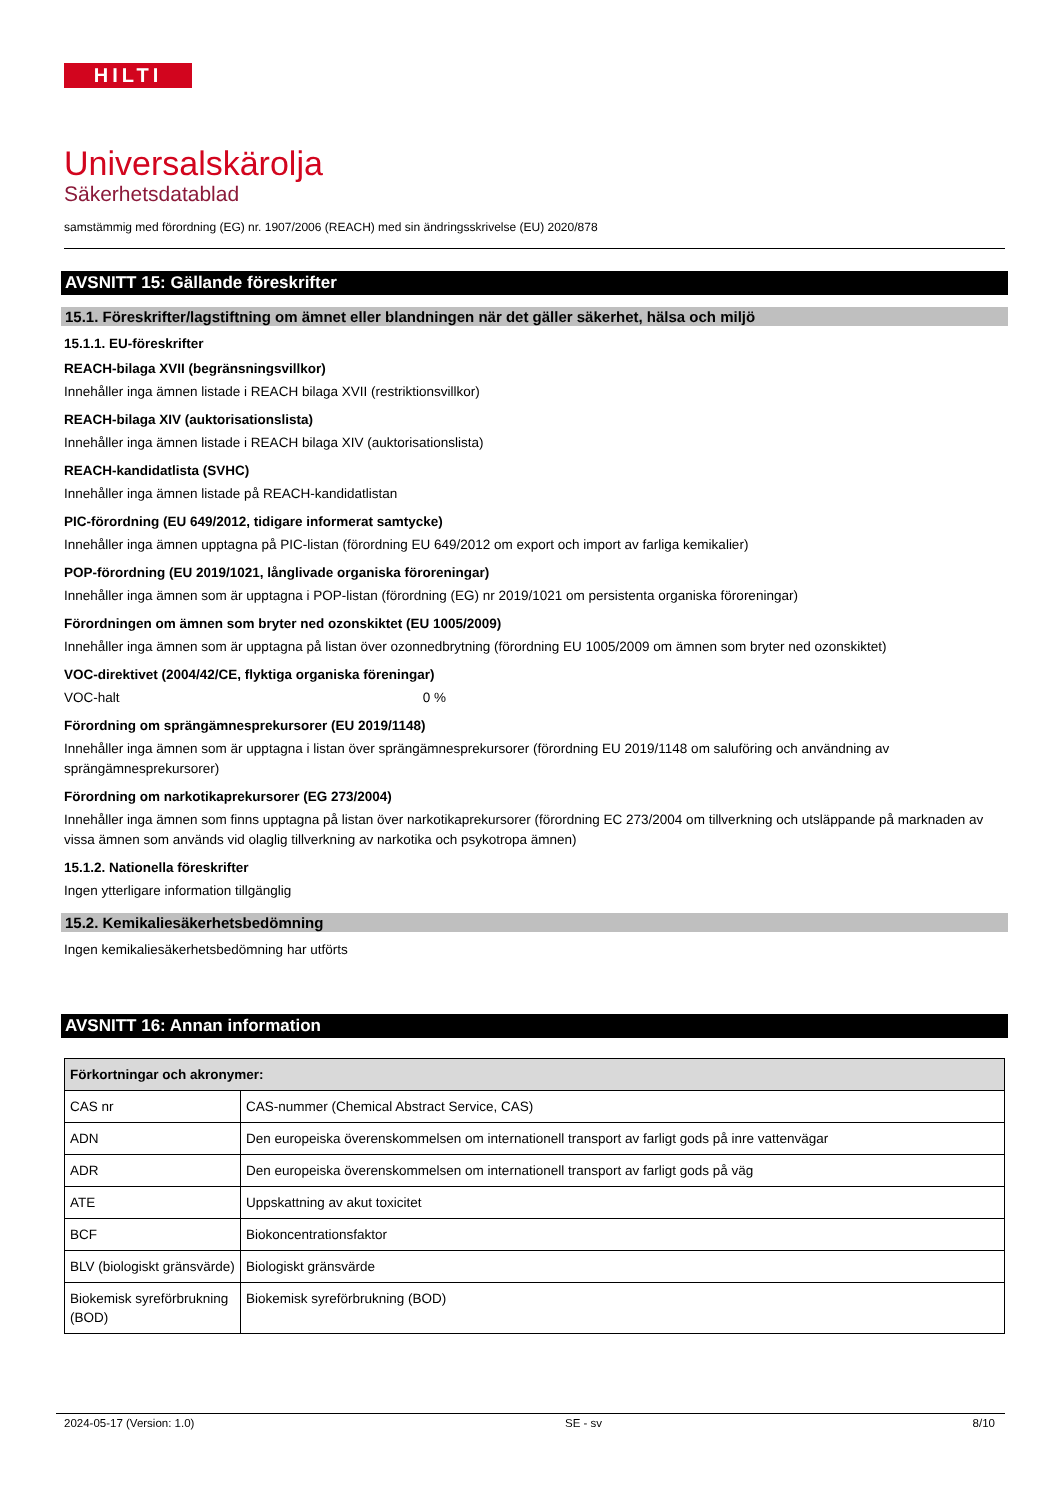HILTI
Universalskärolja
Säkerhetsdatablad
samstämmig med förordning (EG) nr. 1907/2006 (REACH) med sin ändringsskrivelse (EU) 2020/878
AVSNITT 15: Gällande föreskrifter
15.1. Föreskrifter/lagstiftning om ämnet eller blandningen när det gäller säkerhet, hälsa och miljö
15.1.1. EU-föreskrifter
REACH-bilaga XVII (begränsningsvillkor)
Innehåller inga ämnen listade i REACH bilaga XVII (restriktionsvillkor)
REACH-bilaga XIV (auktorisationslista)
Innehåller inga ämnen listade i REACH bilaga XIV (auktorisationslista)
REACH-kandidatlista (SVHC)
Innehåller inga ämnen listade på REACH-kandidatlistan
PIC-förordning (EU 649/2012, tidigare informerat samtycke)
Innehåller inga ämnen upptagna på PIC-listan (förordning EU 649/2012 om export och import av farliga kemikalier)
POP-förordning (EU 2019/1021, långlivade organiska föroreningar)
Innehåller inga ämnen som är upptagna i POP-listan (förordning (EG) nr 2019/1021 om persistenta organiska föroreningar)
Förordningen om ämnen som bryter ned ozonskiktet (EU 1005/2009)
Innehåller inga ämnen som är upptagna på listan över ozonnedbrytning (förordning EU 1005/2009 om ämnen som bryter ned ozonskiktet)
VOC-direktivet (2004/42/CE, flyktiga organiska föreningar)
VOC-halt 0 %
Förordning om sprängämnesprekursorer (EU 2019/1148)
Innehåller inga ämnen som är upptagna i listan över sprängämnesprekursorer (förordning EU 2019/1148 om saluföring och användning av sprängämnesprekursorer)
Förordning om narkotikaprekursorer (EG 273/2004)
Innehåller inga ämnen som finns upptagna på listan över narkotikaprekursorer (förordning EC 273/2004 om tillverkning och utsläppande på marknaden av vissa ämnen som används vid olaglig tillverkning av narkotika och psykotropa ämnen)
15.1.2. Nationella föreskrifter
Ingen ytterligare information tillgänglig
15.2. Kemikaliesäkerhetsbedömning
Ingen kemikaliesäkerhetsbedömning har utförts
AVSNITT 16: Annan information
| Förkortningar och akronymer: | |
| CAS nr | CAS-nummer (Chemical Abstract Service, CAS) |
| ADN | Den europeiska överenskommelsen om internationell transport av farligt gods på inre vattenvägar |
| ADR | Den europeiska överenskommelsen om internationell transport av farligt gods på väg |
| ATE | Uppskattning av akut toxicitet |
| BCF | Biokoncentrationsfaktor |
| BLV (biologiskt gränsvärde) | Biologiskt gränsvärde |
| Biokemisk syreförbrukning (BOD) | Biokemisk syreförbrukning (BOD) |
2024-05-17 (Version: 1.0) SE - sv 8/10